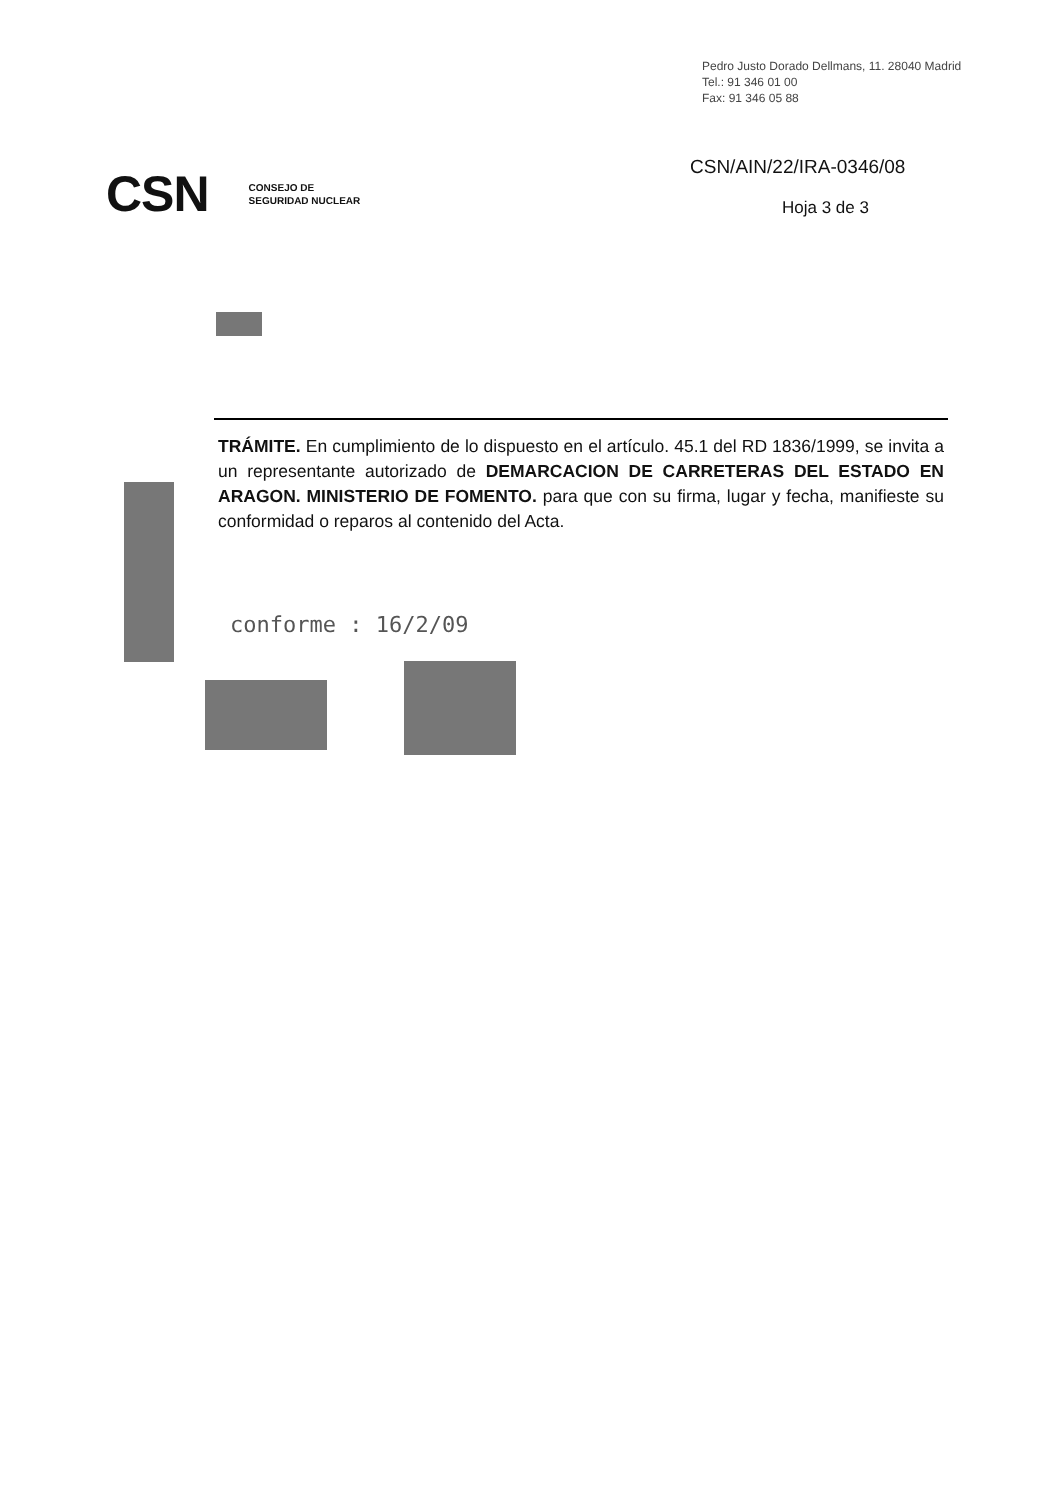Pedro Justo Dorado Dellmans, 11. 28040 Madrid
Tel.: 91 346 01 00
Fax: 91 346 05 88
CSN CONSEJO DE
SEGURIDAD NUCLEAR
CSN/AIN/22/IRA-0346/08
Hoja 3 de 3
TRÁMITE. En cumplimiento de lo dispuesto en el artículo. 45.1 del RD 1836/1999, se invita a un representante autorizado de DEMARCACION DE CARRETERAS DEL ESTADO EN ARAGON. MINISTERIO DE FOMENTO. para que con su firma, lugar y fecha, manifieste su conformidad o reparos al contenido del Acta.
conforme : 16/2/09